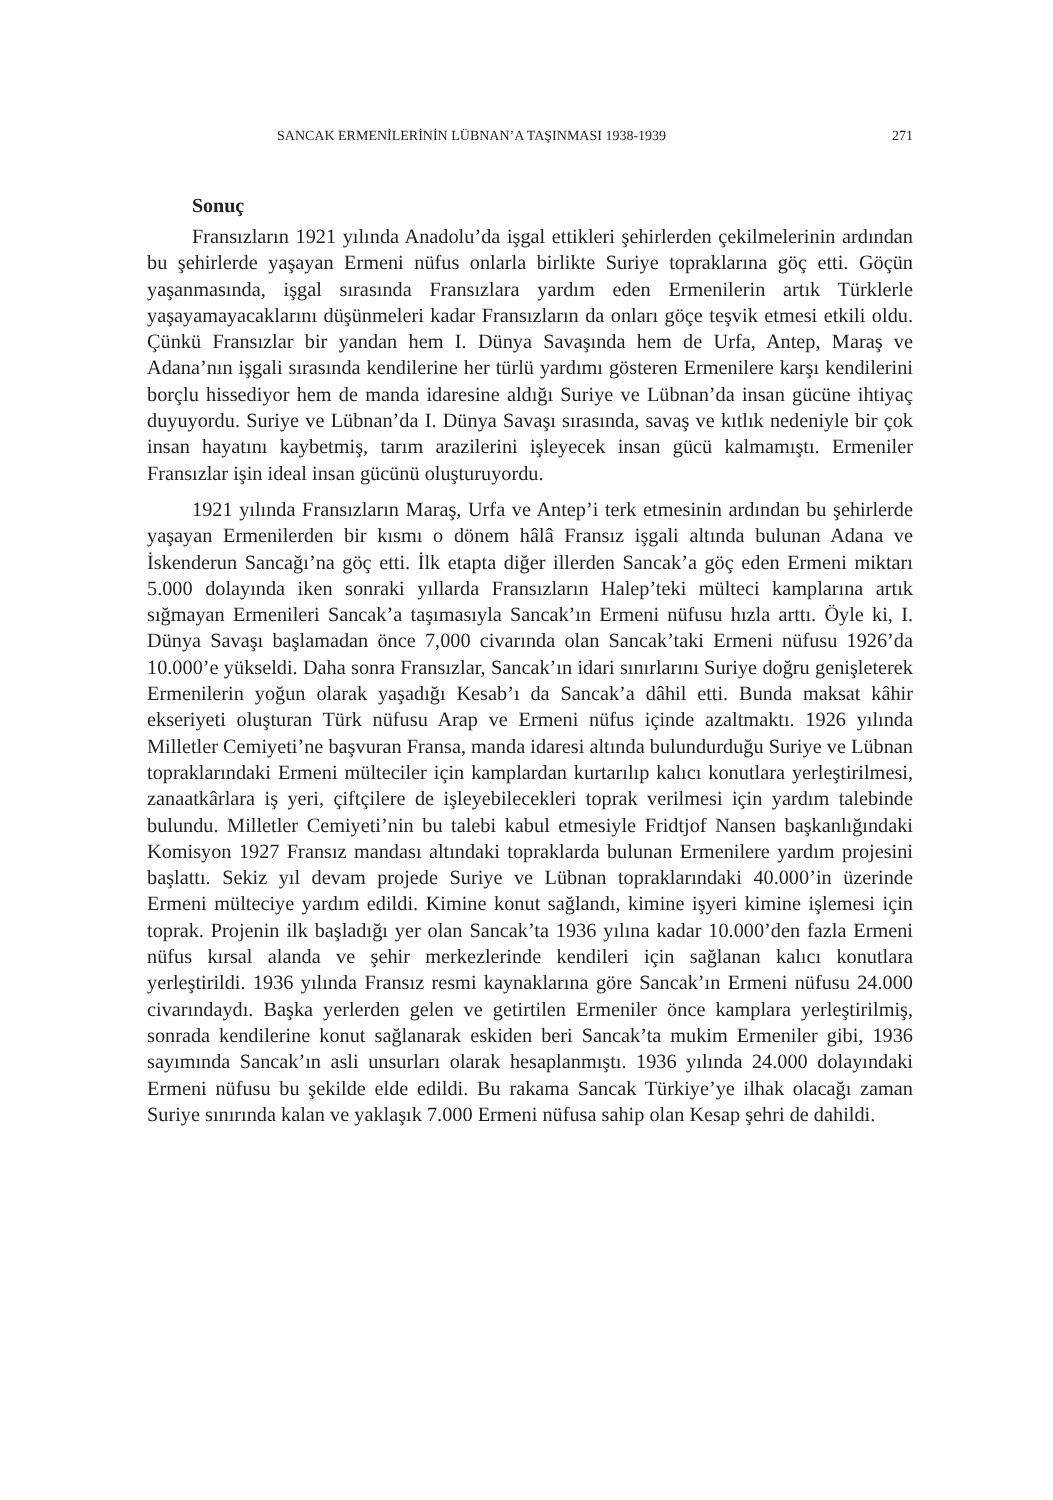SANCAK ERMENİLERİNİN LÜBNAN’A TAŞINMASI 1938-1939 271
Sonuç
Fransızların 1921 yılında Anadolu’da işgal ettikleri şehirlerden çekilmelerinin ardından bu şehirlerde yaşayan Ermeni nüfus onlarla birlikte Suriye topraklarına göç etti. Göçün yaşanmasında, işgal sırasında Fransızlara yardım eden Ermenilerin artık Türklerle yaşayamayacaklarını düşünmeleri kadar Fransızların da onları göçe teşvik etmesi etkili oldu. Çünkü Fransızlar bir yandan hem I. Dünya Savaşında hem de Urfa, Antep, Maraş ve Adana’nın işgali sırasında kendilerine her türlü yardımı gösteren Ermenilere karşı kendilerini borçlu hissediyor hem de manda idaresine aldığı Suriye ve Lübnan’da insan gücüne ihtiyaç duyuyordu. Suriye ve Lübnan’da I. Dünya Savaşı sırasında, savaş ve kıtlık nedeniyle bir çok insan hayatını kaybetmiş, tarım arazilerini işleyecek insan gücü kalmamıştı. Ermeniler Fransızlar işin ideal insan gücünü oluşturuyordu.
1921 yılında Fransızların Maraş, Urfa ve Antep’i terk etmesinin ardından bu şehirlerde yaşayan Ermenilerden bir kısmı o dönem hâlâ Fransız işgali altında bulunan Adana ve İskenderun Sancağı’na göç etti. İlk etapta diğer illerden Sancak’a göç eden Ermeni miktarı 5.000 dolayında iken sonraki yıllarda Fransızların Halep’teki mülteci kamplarına artık sığmayan Ermenileri Sancak’a taşımasıyla Sancak’ın Ermeni nüfusu hızla arttı. Öyle ki, I. Dünya Savaşı başlamadan önce 7,000 civarında olan Sancak’taki Ermeni nüfusu 1926’da 10.000’e yükseldi. Daha sonra Fransızlar, Sancak’ın idari sınırlarını Suriye doğru genişleterek Ermenilerin yoğun olarak yaşadığı Kesab’ı da Sancak’a dâhil etti. Bunda maksat kâhir ekseriyeti oluşturan Türk nüfusu Arap ve Ermeni nüfus içinde azaltmaktı. 1926 yılında Milletler Cemiyeti’ne başvuran Fransa, manda idaresi altında bulundurduğu Suriye ve Lübnan topraklarındaki Ermeni mülteciler için kamplardan kurtarılıp kalıcı konutlara yerleştirilmesi, zanaatkârlara iş yeri, çiftçilere de işleyebilecekleri toprak verilmesi için yardım talebinde bulundu. Milletler Cemiyeti’nin bu talebi kabul etmesiyle Fridtjof Nansen başkanlığındaki Komisyon 1927 Fransız mandası altındaki topraklarda bulunan Ermenilere yardım projesini başlattı. Sekiz yıl devam projede Suriye ve Lübnan topraklarındaki 40.000’in üzerinde Ermeni mülteciye yardım edildi. Kimine konut sağlandı, kimine işyeri kimine işlemesi için toprak. Projenin ilk başladığı yer olan Sancak’ta 1936 yılına kadar 10.000’den fazla Ermeni nüfus kırsal alanda ve şehir merkezlerinde kendileri için sağlanan kalıcı konutlara yerleştirildi. 1936 yılında Fransız resmi kaynaklarına göre Sancak’ın Ermeni nüfusu 24.000 civarındaydı. Başka yerlerden gelen ve getirtilen Ermeniler önce kamplara yerleştirilmiş, sonrada kendilerine konut sağlanarak eskiden beri Sancak’ta mukim Ermeniler gibi, 1936 sayımında Sancak’ın asli unsurları olarak hesaplanmıştı. 1936 yılında 24.000 dolayındaki Ermeni nüfusu bu şekilde elde edildi. Bu rakama Sancak Türkiye’ye ilhak olacağı zaman Suriye sınırında kalan ve yaklaşık 7.000 Ermeni nüfusa sahip olan Kesap şehri de dahildi.